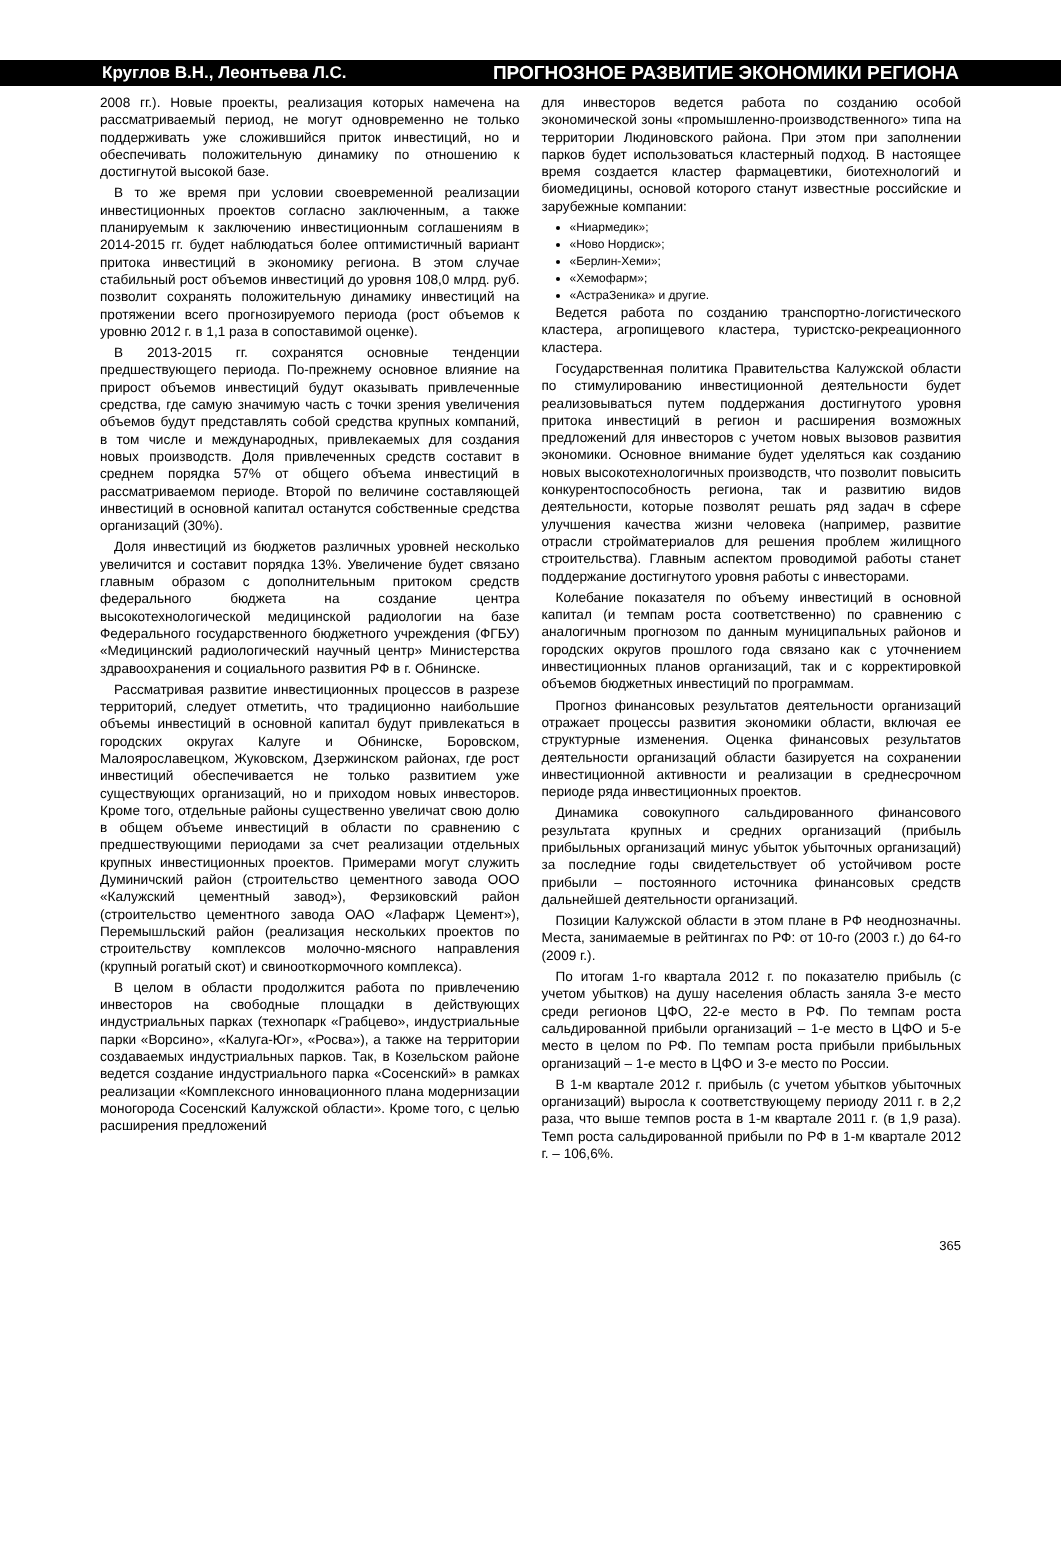Круглов В.Н., Леонтьева Л.С. ПРОГНОЗНОЕ РАЗВИТИЕ ЭКОНОМИКИ РЕГИОНА
2008 гг.). Новые проекты, реализация которых намечена на рассматриваемый период, не могут одновременно не только поддерживать уже сложившийся приток инвестиций, но и обеспечивать положительную динамику по отношению к достигнутой высокой базе.
В то же время при условии своевременной реализации инвестиционных проектов согласно заключенным, а также планируемым к заключению инвестиционным соглашениям в 2014-2015 гг. будет наблюдаться более оптимистичный вариант притока инвестиций в экономику региона. В этом случае стабильный рост объемов инвестиций до уровня 108,0 млрд. руб. позволит сохранять положительную динамику инвестиций на протяжении всего прогнозируемого периода (рост объемов к уровню 2012 г. в 1,1 раза в сопоставимой оценке).
В 2013-2015 гг. сохранятся основные тенденции предшествующего периода. По-прежнему основное влияние на прирост объемов инвестиций будут оказывать привлеченные средства, где самую значимую часть с точки зрения увеличения объемов будут представлять собой средства крупных компаний, в том числе и международных, привлекаемых для создания новых производств. Доля привлеченных средств составит в среднем порядка 57% от общего объема инвестиций в рассматриваемом периоде. Второй по величине составляющей инвестиций в основной капитал останутся собственные средства организаций (30%).
Доля инвестиций из бюджетов различных уровней несколько увеличится и составит порядка 13%. Увеличение будет связано главным образом с дополнительным притоком средств федерального бюджета на создание центра высокотехнологической медицинской радиологии на базе Федерального государственного бюджетного учреждения (ФГБУ) «Медицинский радиологический научный центр» Министерства здравоохранения и социального развития РФ в г. Обнинске.
Рассматривая развитие инвестиционных процессов в разрезе территорий, следует отметить, что традиционно наибольшие объемы инвестиций в основной капитал будут привлекаться в городских округах Калуге и Обнинске, Боровском, Малоярославецком, Жуковском, Дзержинском районах, где рост инвестиций обеспечивается не только развитием уже существующих организаций, но и приходом новых инвесторов. Кроме того, отдельные районы существенно увеличат свою долю в общем объеме инвестиций в области по сравнению с предшествующими периодами за счет реализации отдельных крупных инвестиционных проектов. Примерами могут служить Думиничский район (строительство цементного завода ООО «Калужский цементный завод»), Ферзиковский район (строительство цементного завода ОАО «Лафарж Цемент»), Перемышльский район (реализация нескольких проектов по строительству комплексов молочно-мясного направления (крупный рогатый скот) и свинооткормочного комплекса).
В целом в области продолжится работа по привлечению инвесторов на свободные площадки в действующих индустриальных парках (технопарк «Грабцево», индустриальные парки «Ворсино», «Калуга-Юг», «Росва»), а также на территории создаваемых индустриальных парков. Так, в Козельском районе ведется создание индустриального парка «Сосенский» в рамках реализации «Комплексного инновационного плана модернизации моногорода Сосенский Калужской области». Кроме того, с целью расширения предложений
для инвесторов ведется работа по созданию особой экономической зоны «промышленно-производственного» типа на территории Людиновского района. При этом при заполнении парков будет использоваться кластерный подход. В настоящее время создается кластер фармацевтики, биотехнологий и биомедицины, основой которого станут известные российские и зарубежные компании:
«Ниармедик»;
«Ново Нордиск»;
«Берлин-Хеми»;
«Хемофарм»;
«АстраЗеника» и другие.
Ведется работа по созданию транспортно-логистического кластера, агропищевого кластера, туристско-рекреационного кластера.
Государственная политика Правительства Калужской области по стимулированию инвестиционной деятельности будет реализовываться путем поддержания достигнутого уровня притока инвестиций в регион и расширения возможных предложений для инвесторов с учетом новых вызовов развития экономики. Основное внимание будет уделяться как созданию новых высокотехнологичных производств, что позволит повысить конкурентоспособность региона, так и развитию видов деятельности, которые позволят решать ряд задач в сфере улучшения качества жизни человека (например, развитие отрасли стройматериалов для решения проблем жилищного строительства). Главным аспектом проводимой работы станет поддержание достигнутого уровня работы с инвесторами.
Колебание показателя по объему инвестиций в основной капитал (и темпам роста соответственно) по сравнению с аналогичным прогнозом по данным муниципальных районов и городских округов прошлого года связано как с уточнением инвестиционных планов организаций, так и с корректировкой объемов бюджетных инвестиций по программам.
Прогноз финансовых результатов деятельности организаций отражает процессы развития экономики области, включая ее структурные изменения. Оценка финансовых результатов деятельности организаций области базируется на сохранении инвестиционной активности и реализации в среднесрочном периоде ряда инвестиционных проектов.
Динамика совокупного сальдированного финансового результата крупных и средних организаций (прибыль прибыльных организаций минус убыток убыточных организаций) за последние годы свидетельствует об устойчивом росте прибыли – постоянного источника финансовых средств дальнейшей деятельности организаций.
Позиции Калужской области в этом плане в РФ неоднозначны. Места, занимаемые в рейтингах по РФ: от 10-го (2003 г.) до 64-го (2009 г.).
По итогам 1-го квартала 2012 г. по показателю прибыль (с учетом убытков) на душу населения область заняла 3-е место среди регионов ЦФО, 22-е место в РФ. По темпам роста сальдированной прибыли организаций – 1-е место в ЦФО и 5-е место в целом по РФ. По темпам роста прибыли прибыльных организаций – 1-е место в ЦФО и 3-е место по России.
В 1-м квартале 2012 г. прибыль (с учетом убытков убыточных организаций) выросла к соответствующему периоду 2011 г. в 2,2 раза, что выше темпов роста в 1-м квартале 2011 г. (в 1,9 раза). Темп роста сальдированной прибыли по РФ в 1-м квартале 2012 г. – 106,6%.
365